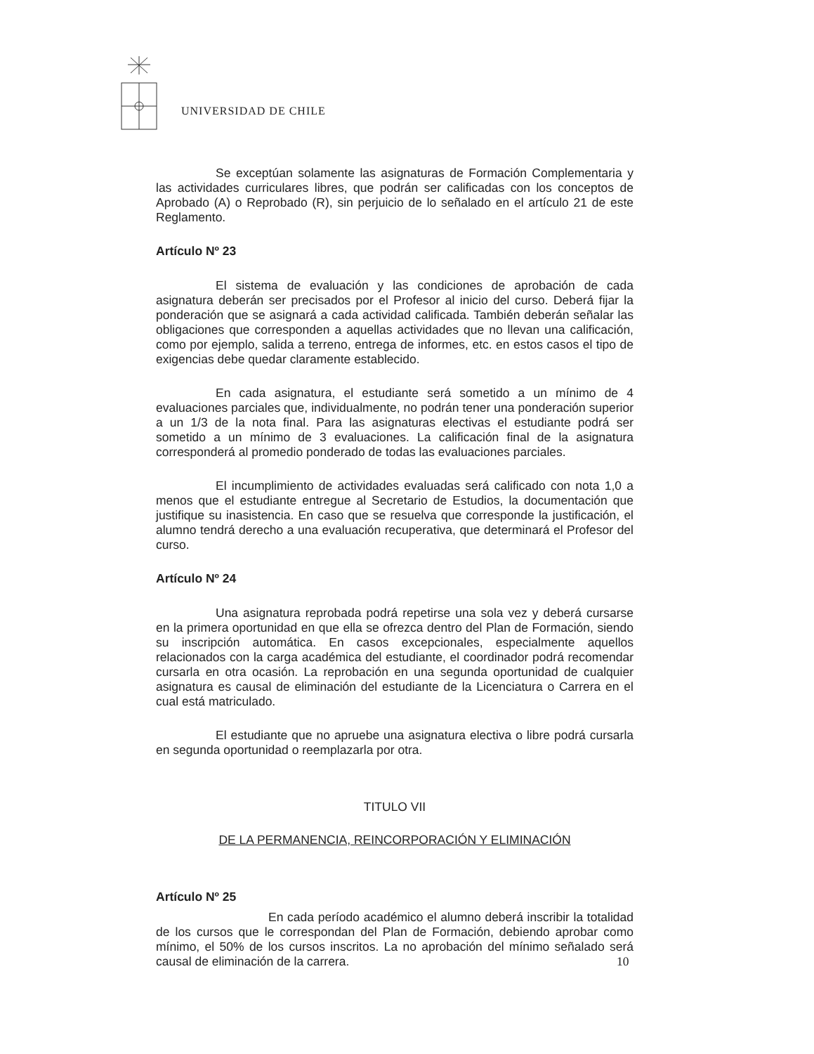UNIVERSIDAD DE CHILE
Se exceptúan solamente las asignaturas de Formación Complementaria y las actividades curriculares libres, que podrán ser calificadas con los conceptos de Aprobado (A) o Reprobado (R), sin perjuicio de lo señalado en el artículo 21 de este Reglamento.
Artículo Nº 23
El sistema de evaluación y las condiciones de aprobación de cada asignatura deberán ser precisados por el Profesor al inicio del curso. Deberá fijar la ponderación que se asignará a cada actividad calificada. También deberán señalar las obligaciones que corresponden a aquellas actividades que no llevan una calificación, como por ejemplo, salida a terreno, entrega de informes, etc. en estos casos el tipo de exigencias debe quedar claramente establecido.
En cada asignatura, el estudiante será sometido a un mínimo de 4 evaluaciones parciales que, individualmente, no podrán tener una ponderación superior a un 1/3 de la nota final. Para las asignaturas electivas el estudiante podrá ser sometido a un mínimo de 3 evaluaciones. La calificación final de la asignatura corresponderá al promedio ponderado de todas las evaluaciones parciales.
El incumplimiento de actividades evaluadas será calificado con nota 1,0 a menos que el estudiante entregue al Secretario de Estudios, la documentación que justifique su inasistencia. En caso que se resuelva que corresponde la justificación, el alumno tendrá derecho a una evaluación recuperativa, que determinará el Profesor del curso.
Artículo Nº 24
Una asignatura reprobada podrá repetirse una sola vez y deberá cursarse en la primera oportunidad en que ella se ofrezca dentro del Plan de Formación, siendo su inscripción automática. En casos excepcionales, especialmente aquellos relacionados con la carga académica del estudiante, el coordinador podrá recomendar cursarla en otra ocasión. La reprobación en una segunda oportunidad de cualquier asignatura es causal de eliminación del estudiante de la Licenciatura o Carrera en el cual está matriculado.
El estudiante que no apruebe una asignatura electiva o libre podrá cursarla en segunda oportunidad o reemplazarla por otra.
TITULO VII
DE LA PERMANENCIA, REINCORPORACIÓN Y ELIMINACIÓN
Artículo Nº 25
En cada período académico el alumno deberá inscribir la totalidad de los cursos que le correspondan del Plan de Formación, debiendo aprobar como mínimo, el 50% de los cursos inscritos. La no aprobación del mínimo señalado será causal de eliminación de la carrera.
10